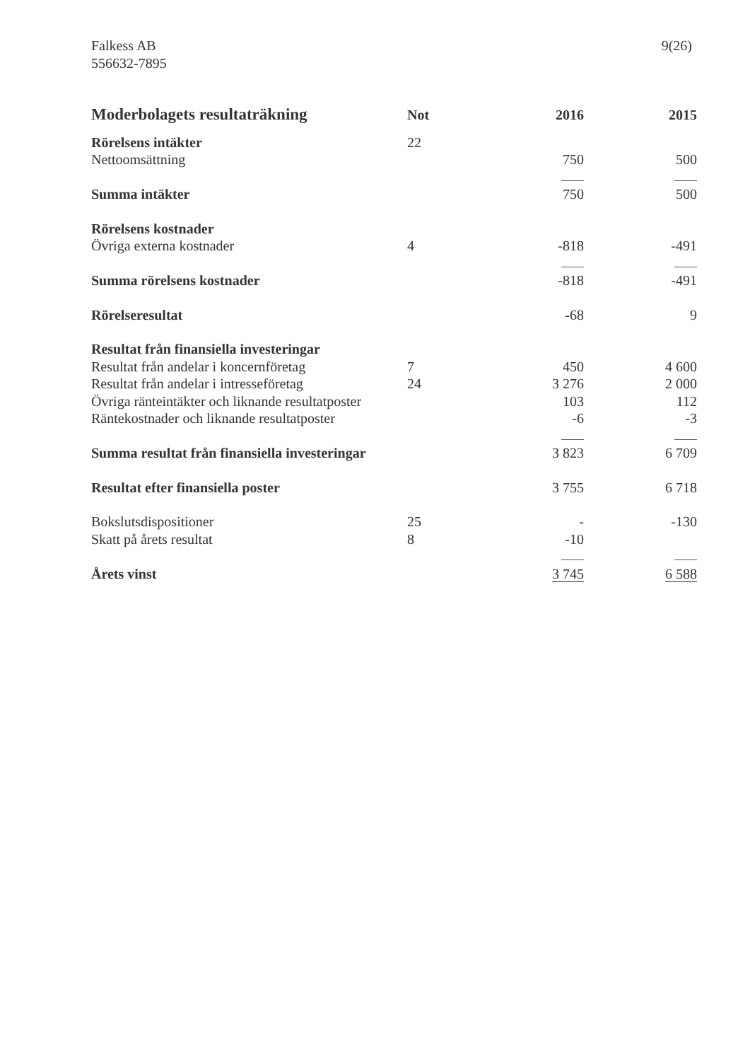Falkess AB
556632-7895
9(26)
| Moderbolagets resultaträkning | Not | 2016 | 2015 |
| --- | --- | --- | --- |
| Rörelsens intäkter | 22 | | |
| Nettoomsättning | | 750 | 500 |
| Summa intäkter | | 750 | 500 |
| Rörelsens kostnader | | | |
| Övriga externa kostnader | 4 | -818 | -491 |
| Summa rörelsens kostnader | | -818 | -491 |
| Rörelseresultat | | -68 | 9 |
| Resultat från finansiella investeringar | | | |
| Resultat från andelar i koncernföretag | 7 | 450 | 4 600 |
| Resultat från andelar i intresseföretag | 24 | 3 276 | 2 000 |
| Övriga ränteintäkter och liknande resultatposter | | 103 | 112 |
| Räntekostnader och liknande resultatposter | | -6 | -3 |
| Summa resultat från finansiella investeringar | | 3 823 | 6 709 |
| Resultat efter finansiella poster | | 3 755 | 6 718 |
| Bokslutsdispositioner | 25 | - | -130 |
| Skatt på årets resultat | 8 | -10 | |
| Årets vinst | | 3 745 | 6 588 |